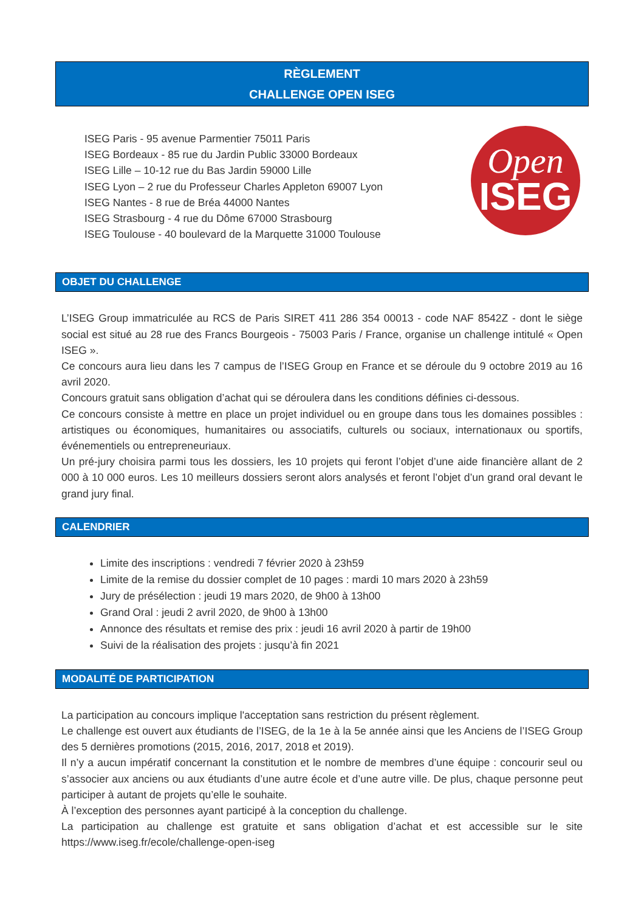RÈGLEMENT
CHALLENGE OPEN ISEG
ISEG Paris - 95 avenue Parmentier 75011 Paris
ISEG Bordeaux - 85 rue du Jardin Public 33000 Bordeaux
ISEG Lille – 10-12 rue du Bas Jardin 59000 Lille
ISEG Lyon – 2 rue du Professeur Charles Appleton 69007 Lyon
ISEG Nantes - 8 rue de Bréa 44000 Nantes
ISEG Strasbourg - 4 rue du Dôme 67000 Strasbourg
ISEG Toulouse - 40 boulevard de la Marquette 31000 Toulouse
Open
ISEG
OBJET DU CHALLENGE
L’ISEG Group immatriculée au RCS de Paris SIRET 411 286 354 00013 - code NAF 8542Z - dont le siège social est situé au 28 rue des Francs Bourgeois - 75003 Paris / France, organise un challenge intitulé « Open ISEG ».
Ce concours aura lieu dans les 7 campus de l’ISEG Group en France et se déroule du 9 octobre 2019 au 16 avril 2020.
Concours gratuit sans obligation d’achat qui se déroulera dans les conditions définies ci-dessous.
Ce concours consiste à mettre en place un projet individuel ou en groupe dans tous les domaines possibles : artistiques ou économiques, humanitaires ou associatifs, culturels ou sociaux, internationaux ou sportifs, événementiels ou entrepreneuriaux.
Un pré-jury choisira parmi tous les dossiers, les 10 projets qui feront l’objet d’une aide financière allant de 2 000 à 10 000 euros. Les 10 meilleurs dossiers seront alors analysés et feront l’objet d’un grand oral devant le grand jury final.
CALENDRIER
Limite des inscriptions : vendredi 7 février 2020 à 23h59
Limite de la remise du dossier complet de 10 pages : mardi 10 mars 2020 à 23h59
Jury de présélection : jeudi 19 mars 2020, de 9h00 à 13h00
Grand Oral : jeudi 2 avril 2020, de 9h00 à 13h00
Annonce des résultats et remise des prix : jeudi 16 avril 2020 à partir de 19h00
Suivi de la réalisation des projets : jusqu’à fin 2021
MODALITÉ DE PARTICIPATION
La participation au concours implique l'acceptation sans restriction du présent règlement.
Le challenge est ouvert aux étudiants de l’ISEG, de la 1e à la 5e année ainsi que les Anciens de l’ISEG Group des 5 dernières promotions (2015, 2016, 2017, 2018 et 2019).
Il n’y a aucun impératif concernant la constitution et le nombre de membres d’une équipe : concourir seul ou s’associer aux anciens ou aux étudiants d’une autre école et d’une autre ville. De plus, chaque personne peut participer à autant de projets qu’elle le souhaite.
À l’exception des personnes ayant participé à la conception du challenge.
La participation au challenge est gratuite et sans obligation d’achat et est accessible sur le site https://www.iseg.fr/ecole/challenge-open-iseg